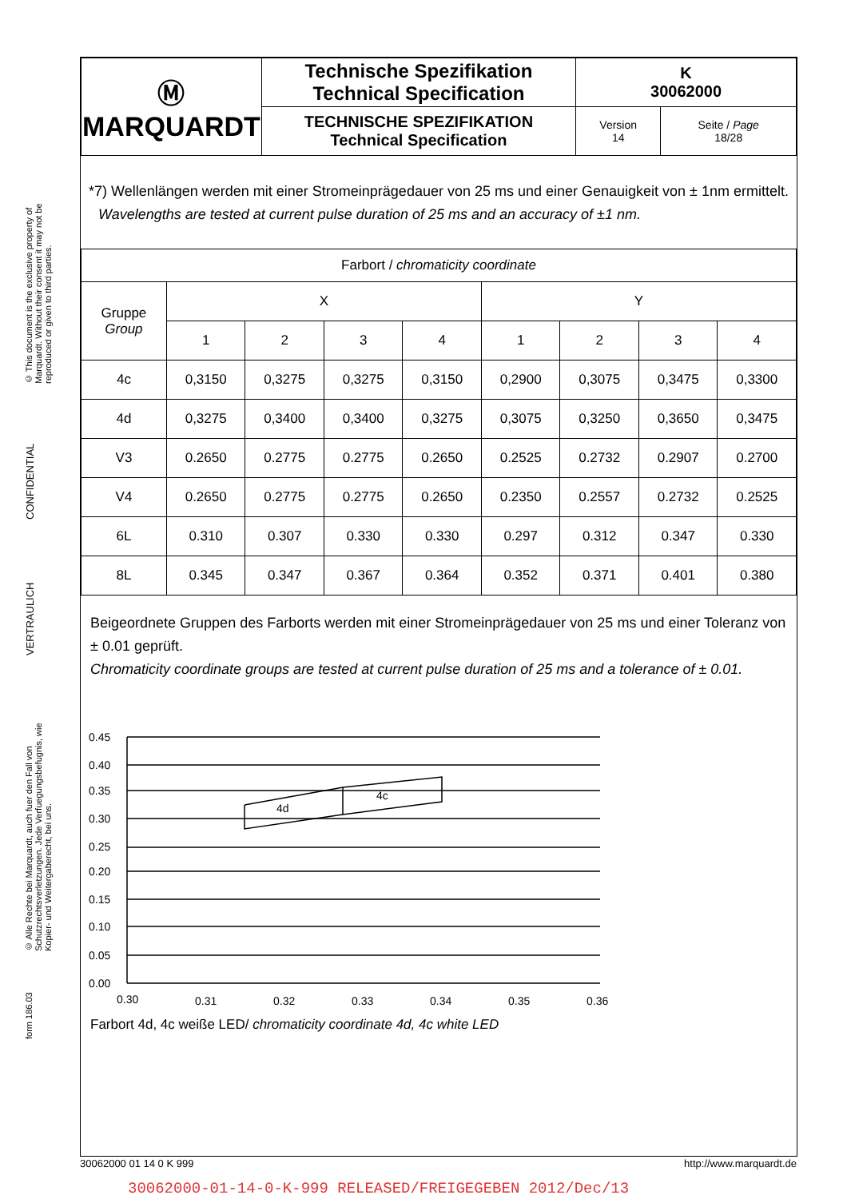© This document is the exclusive property of Marquardt. Without their consent it may not be reproduced or given to third parties.
CONFIDENTIAL
VERTRAULICH
© Alle Rechte bei Marquardt, auch fuer den Fall von Schutzrechtsverletzungen. Jede Verfuegungsbefugnis, wie Kopier- und Weitergaberecht, bei uns.
form 186.03
| Ⓜ MARQUARDT | Technische Spezifikation Technical Specification | K 30062000 | |
| | TECHNISCHE SPEZIFIKATION Technical Specification | Version 14 | Seite / Page 18/28 |
*7) Wellenlängen werden mit einer Stromeinprägedauer von 25 ms und einer Genauigkeit von ± 1nm ermittelt.
Wavelengths are tested at current pulse duration of 25 ms and an accuracy of ±1 nm.
| Farbort / chromaticity coordinate | | | | | | | | |
| --- | --- | --- | --- | --- | --- | --- | --- | --- |
| Gruppe Group | X | | | | Y | | | |
| | 1 | 2 | 3 | 4 | 1 | 2 | 3 | 4 |
| 4c | 0,3150 | 0,3275 | 0,3275 | 0,3150 | 0,2900 | 0,3075 | 0,3475 | 0,3300 |
| 4d | 0,3275 | 0,3400 | 0,3400 | 0,3275 | 0,3075 | 0,3250 | 0,3650 | 0,3475 |
| V3 | 0.2650 | 0.2775 | 0.2775 | 0.2650 | 0.2525 | 0.2732 | 0.2907 | 0.2700 |
| V4 | 0.2650 | 0.2775 | 0.2775 | 0.2650 | 0.2350 | 0.2557 | 0.2732 | 0.2525 |
| 6L | 0.310 | 0.307 | 0.330 | 0.330 | 0.297 | 0.312 | 0.347 | 0.330 |
| 8L | 0.345 | 0.347 | 0.367 | 0.364 | 0.352 | 0.371 | 0.401 | 0.380 |
Beigeordnete Gruppen des Farborts werden mit einer Stromeinprägedauer von 25 ms und einer Toleranz von ± 0.01 geprüft.
Chromaticity coordinate groups are tested at current pulse duration of 25 ms and a tolerance of ± 0.01.
0.45
0.40
0.35
0.30
0.25
0.20
0.15
0.10
0.05
0.00
4d
4c
0.30
0.31
0.32
0.33
0.34
0.35
0.36
Farbort 4d, 4c weiße LED/ chromaticity coordinate 4d, 4c white LED
30062000 01 14 0 K 999 http://www.marquardt.de
30062000-01-14-0-K-999 RELEASED/FREIGEGEBEN 2012/Dec/13